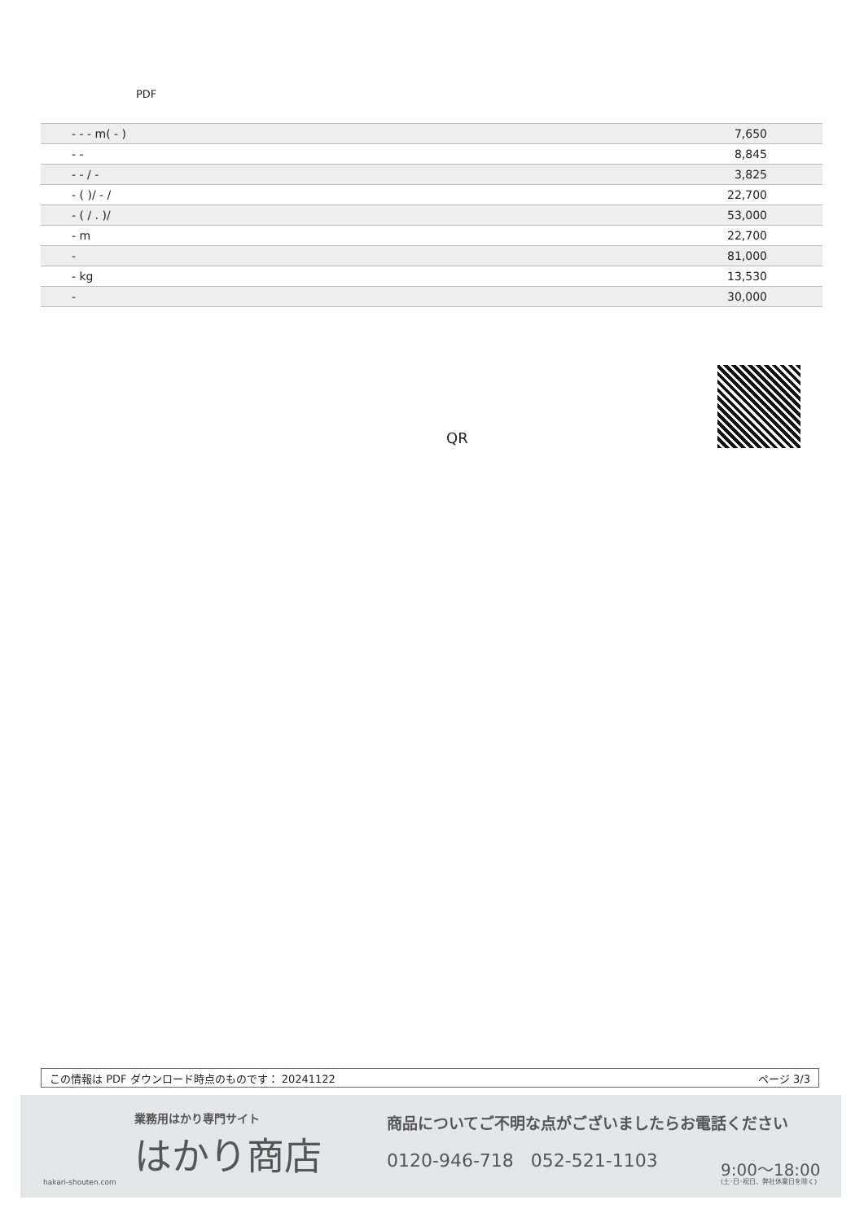PDF
| - - - m( - ) | 7,650 |
| - - | 8,845 |
| - - / - | 3,825 |
| - ( )/ - / | 22,700 |
| - ( / . )/ | 53,000 |
| - m | 22,700 |
| - | 81,000 |
| - kg | 13,530 |
| - | 30,000 |
QR
この情報は PDF ダウンロード時点のものです： 20241122 ページ 3/3
業務用はかり専門サイト
はかり商店
hakari-shouten.com
商品についてご不明な点がございましたらお電話ください
0120-946-718 052-521-1103 9:00〜18:00
(土･日･祝日、弊社休業日を除く)